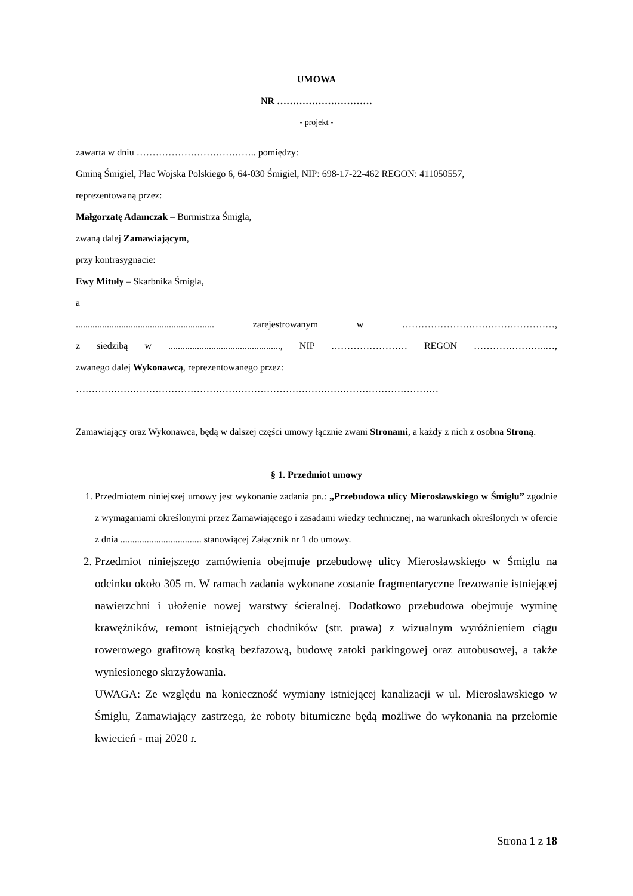UMOWA
NR …………………………
- projekt -
zawarta w dniu ……………………………….. pomiędzy:
Gminą Śmigiel, Plac Wojska Polskiego 6, 64-030 Śmigiel, NIP: 698-17-22-462 REGON: 411050557,
reprezentowaną przez:
Małgorzatę Adamczak – Burmistrza Śmigla,
zwaną dalej Zamawiającym,
przy kontrasygnacie:
Ewy Mituły – Skarbnika Śmigla,
a
.......................................................... zarejestrowanym w …………………………………………,
z siedzibą w ..............................................., NIP …………………… REGON …………………..…,
zwanego dalej Wykonawcą, reprezentowanego przez:
……………………………………………………………………………………………………
Zamawiający oraz Wykonawca, będą w dalszej części umowy łącznie zwani Stronami, a każdy z nich z osobna Stroną.
§ 1. Przedmiot umowy
1. Przedmiotem niniejszej umowy jest wykonanie zadania pn.: „Przebudowa ulicy Mierosławskiego w Śmiglu” zgodnie z wymaganiami określonymi przez Zamawiającego i zasadami wiedzy technicznej, na warunkach określonych w ofercie z dnia .................................. stanowiącej Załącznik nr 1 do umowy.
2. Przedmiot niniejszego zamówienia obejmuje przebudowę ulicy Mierosławskiego w Śmiglu na odcinku około 305 m. W ramach zadania wykonane zostanie fragmentaryczne frezowanie istniejącej nawierzchni i ułożenie nowej warstwy ścieralnej. Dodatkowo przebudowa obejmuje wyminę krawężników, remont istniejących chodników (str. prawa) z wizualnym wyróżnieniem ciągu rowerowego grafitową kostką bezfazową, budowę zatoki parkingowej oraz autobusowej, a także wyniesionego skrzyżowania.
UWAGA: Ze względu na konieczność wymiany istniejącej kanalizacji w ul. Mierosławskiego w Śmiglu, Zamawiający zastrzega, że roboty bitumiczne będą możliwe do wykonania na przełomie kwiecień - maj 2020 r.
Strona 1 z 18